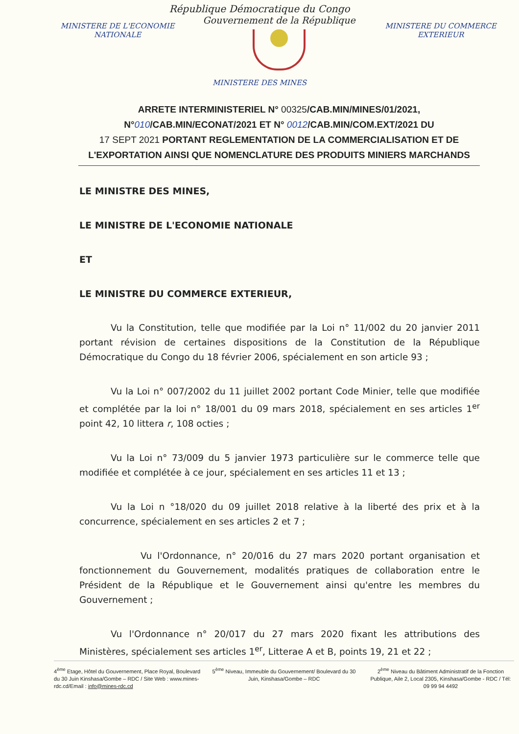République Démocratique du Congo
MINISTERE DE L'ECONOMIE NATIONALE
Gouvernement de la République
MINISTERE DU COMMERCE EXTERIEUR
MINISTERE DES MINES
ARRETE INTERMINISTERIEL N° 00325/CAB.MIN/MINES/01/2021,
N°010/CAB.MIN/ECONAT/2021 ET N° 0012/CAB.MIN/COM.EXT/2021 DU
17 SEPT 2021 PORTANT REGLEMENTATION DE LA COMMERCIALISATION ET DE L'EXPORTATION AINSI QUE NOMENCLATURE DES PRODUITS MINIERS MARCHANDS
LE MINISTRE DES MINES,
LE MINISTRE DE L'ECONOMIE NATIONALE
ET
LE MINISTRE DU COMMERCE EXTERIEUR,
Vu la Constitution, telle que modifiée par la Loi n° 11/002 du 20 janvier 2011 portant révision de certaines dispositions de la Constitution de la République Démocratique du Congo du 18 février 2006, spécialement en son article 93 ;
Vu la Loi n° 007/2002 du 11 juillet 2002 portant Code Minier, telle que modifiée et complétée par la loi n° 18/001 du 09 mars 2018, spécialement en ses articles 1<sup>er</sup> point 42, 10 littera r, 108 octies ;
Vu la Loi n° 73/009 du 5 janvier 1973 particulière sur le commerce telle que modifiée et complétée à ce jour, spécialement en ses articles 11 et 13 ;
Vu la Loi n °18/020 du 09 juillet 2018 relative à la liberté des prix et à la concurrence, spécialement en ses articles 2 et 7 ;
Vu l'Ordonnance, n° 20/016 du 27 mars 2020 portant organisation et fonctionnement du Gouvernement, modalités pratiques de collaboration entre le Président de la République et le Gouvernement ainsi qu'entre les membres du Gouvernement ;
Vu l'Ordonnance n° 20/017 du 27 mars 2020 fixant les attributions des Ministères, spécialement ses articles 1<sup>er</sup>, Litterae A et B, points 19, 21 et 22 ;
4<sup>ème</sup> Etage, Hôtel du Gouvernement, Place Royal, Boulevard du 30 Juin Kinshasa/Gombe – RDC / Site Web : www.mines-rdc.cd/Email : info@mines-rdc.cd
5<sup>ème</sup> Niveau, Immeuble du Gouvernement/ Boulevard du 30 Juin, Kinshasa/Gombe – RDC
2<sup>ème</sup> Niveau du Bâtiment Administratif de la Fonction Publique, Aile 2, Local 2305, Kinshasa/Gombe - RDC / Tél: 09 99 94 4492